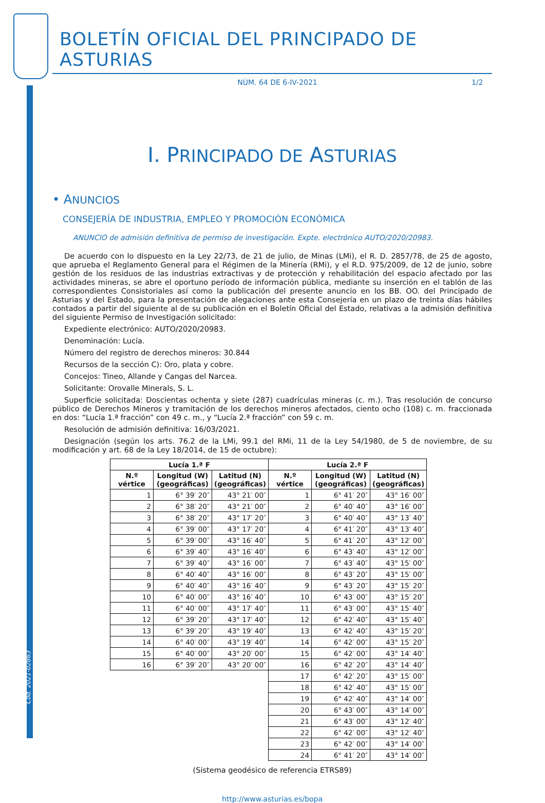Cód. 2021-02863
BOLETÍN OFICIAL DEL PRINCIPADO DE ASTURIAS
NÚM. 64 DE 6-IV-2021 1/2
I. PRINCIPADO DE ASTURIAS
• ANUNCIOS
CONSEJERÍA DE INDUSTRIA, EMPLEO Y PROMOCIÓN ECONÓMICA
ANUNCIO de admisión definitiva de permiso de investigación. Expte. electrónico AUTO/2020/20983.
De acuerdo con lo dispuesto en la Ley 22/73, de 21 de julio, de Minas (LMi), el R. D. 2857/78, de 25 de agosto, que aprueba el Reglamento General para el Régimen de la Minería (RMi), y el R.D. 975/2009, de 12 de junio, sobre gestión de los residuos de las industrias extractivas y de protección y rehabilitación del espacio afectado por las actividades mineras, se abre el oportuno período de información pública, mediante su inserción en el tablón de las correspondientes Consistoriales así como la publicación del presente anuncio en los BB. OO. del Principado de Asturias y del Estado, para la presentación de alegaciones ante esta Consejería en un plazo de treinta días hábiles contados a partir del siguiente al de su publicación en el Boletín Oficial del Estado, relativas a la admisión definitiva del siguiente Permiso de Investigación solicitado:
Expediente electrónico: AUTO/2020/20983.
Denominación: Lucía.
Número del registro de derechos mineros: 30.844
Recursos de la sección C): Oro, plata y cobre.
Concejos: Tineo, Allande y Cangas del Narcea.
Solicitante: Orovalle Minerals, S. L.
Superficie solicitada: Doscientas ochenta y siete (287) cuadrículas mineras (c. m.). Tras resolución de concurso público de Derechos Mineros y tramitación de los derechos mineros afectados, ciento ocho (108) c. m. fraccionada en dos: “Lucía 1.ª fracción” con 49 c. m., y “Lucía 2.ª fracción” con 59 c. m.
Resolución de admisión definitiva: 16/03/2021.
Designación (según los arts. 76.2 de la LMi, 99.1 del RMi, 11 de la Ley 54/1980, de 5 de noviembre, de su modificación y art. 68 de la Ley 18/2014, de 15 de octubre):
| Lucía 1.ª F | | | Lucía 2.ª F | | |
| --- | --- | --- | --- | --- | --- |
| N.º vértice | Longitud (W) (geográficas) | Latitud (N) (geográficas) | N.º vértice | Longitud (W) (geográficas) | Latitud (N) (geográficas) |
| 1 | 6° 39′ 20″ | 43° 21′ 00″ | 1 | 6° 41′ 20″ | 43° 16′ 00″ |
| 2 | 6° 38′ 20″ | 43° 21′ 00″ | 2 | 6° 40′ 40″ | 43° 16′ 00″ |
| 3 | 6° 38′ 20″ | 43° 17′ 20″ | 3 | 6° 40′ 40″ | 43° 13′ 40″ |
| 4 | 6° 39′ 00″ | 43° 17′ 20″ | 4 | 6° 41′ 20″ | 43° 13′ 40″ |
| 5 | 6° 39′ 00″ | 43° 16′ 40″ | 5 | 6° 41′ 20″ | 43° 12′ 00″ |
| 6 | 6° 39′ 40″ | 43° 16′ 40″ | 6 | 6° 43′ 40″ | 43° 12′ 00″ |
| 7 | 6° 39′ 40″ | 43° 16′ 00″ | 7 | 6° 43′ 40″ | 43° 15′ 00″ |
| 8 | 6° 40′ 40″ | 43° 16′ 00″ | 8 | 6° 43′ 20″ | 43° 15′ 00″ |
| 9 | 6° 40′ 40″ | 43° 16′ 40″ | 9 | 6° 43′ 20″ | 43° 15′ 20″ |
| 10 | 6° 40′ 00″ | 43° 16′ 40″ | 10 | 6° 43′ 00″ | 43° 15′ 20″ |
| 11 | 6° 40′ 00″ | 43° 17′ 40″ | 11 | 6° 43′ 00″ | 43° 15′ 40″ |
| 12 | 6° 39′ 20″ | 43° 17′ 40″ | 12 | 6° 42′ 40″ | 43° 15′ 40″ |
| 13 | 6° 39′ 20″ | 43° 19′ 40″ | 13 | 6° 42′ 40″ | 43° 15′ 20″ |
| 14 | 6° 40′ 00″ | 43° 19′ 40″ | 14 | 6° 42′ 00″ | 43° 15′ 20″ |
| 15 | 6° 40′ 00″ | 43° 20′ 00″ | 15 | 6° 42′ 00″ | 43° 14′ 40″ |
| 16 | 6° 39′ 20″ | 43° 20′ 00″ | 16 | 6° 42′ 20″ | 43° 14′ 40″ |
| | | | 17 | 6° 42′ 20″ | 43° 15′ 00″ |
| | | | 18 | 6° 42′ 40″ | 43° 15′ 00″ |
| | | | 19 | 6° 42′ 40″ | 43° 14′ 00″ |
| | | | 20 | 6° 43′ 00″ | 43° 14′ 00″ |
| | | | 21 | 6° 43′ 00″ | 43° 12′ 40″ |
| | | | 22 | 6° 42′ 00″ | 43° 12′ 40″ |
| | | | 23 | 6° 42′ 00″ | 43° 14′ 00″ |
| | | | 24 | 6° 41′ 20″ | 43° 14′ 00″ |
(Sistema geodésico de referencia ETRS89)
http://www.asturias.es/bopa